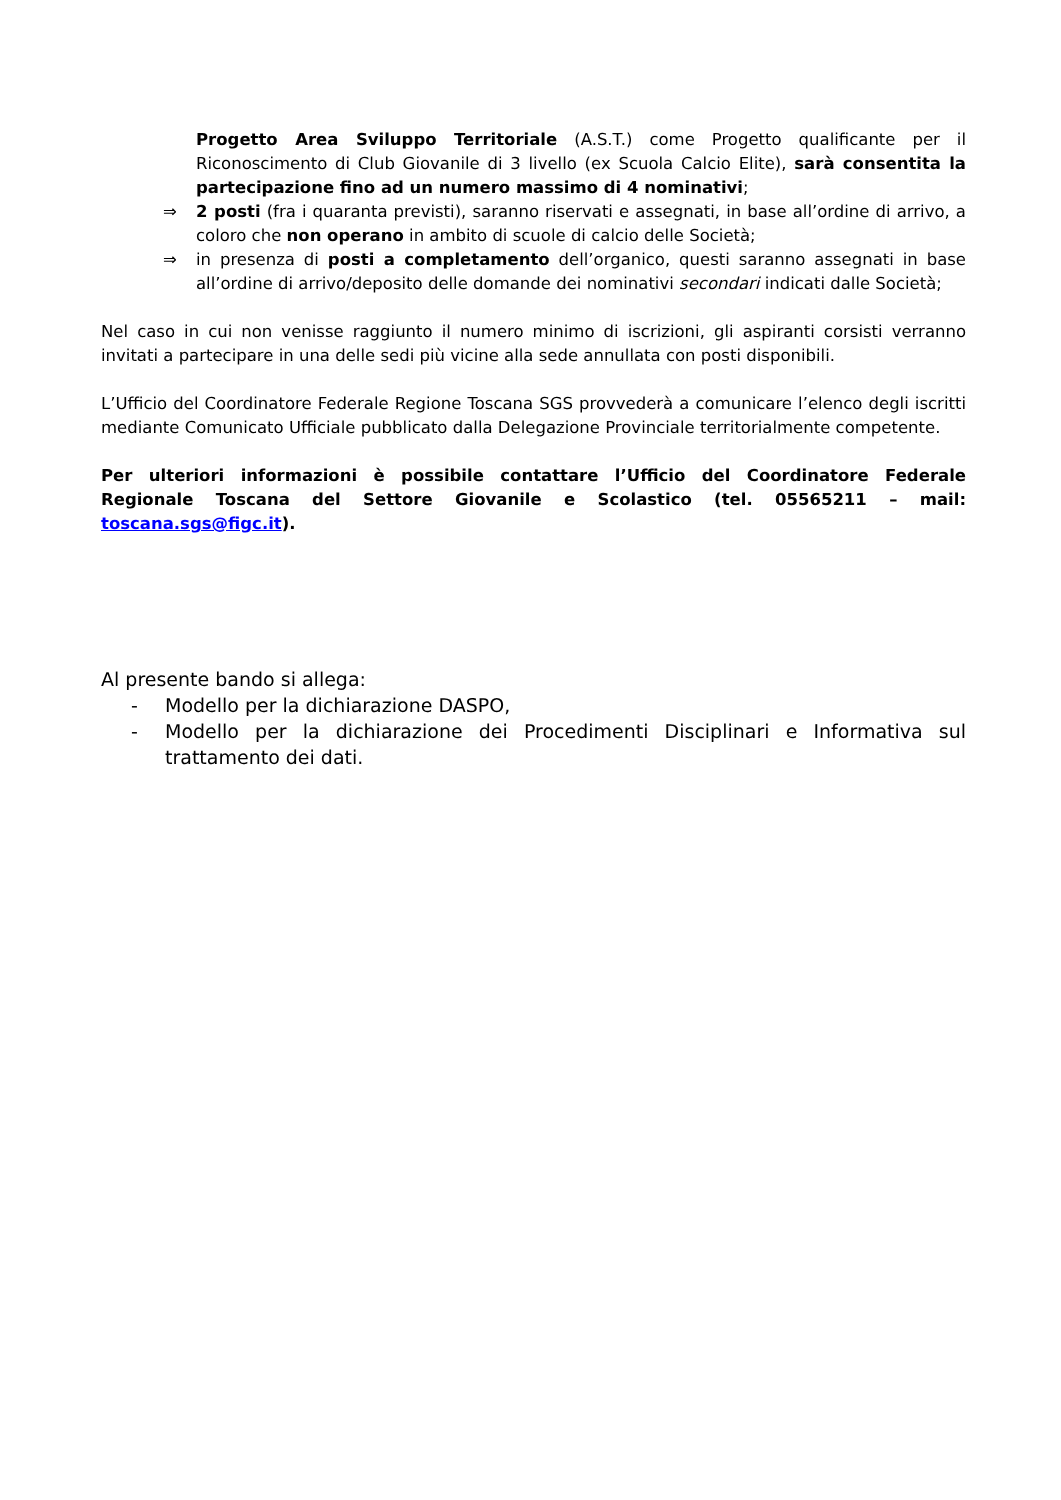Progetto Area Sviluppo Territoriale (A.S.T.) come Progetto qualificante per il Riconoscimento di Club Giovanile di 3 livello (ex Scuola Calcio Elite), sarà consentita la partecipazione fino ad un numero massimo di 4 nominativi;
⇒ 2 posti (fra i quaranta previsti), saranno riservati e assegnati, in base all’ordine di arrivo, a coloro che non operano in ambito di scuole di calcio delle Società;
⇒ in presenza di posti a completamento dell’organico, questi saranno assegnati in base all’ordine di arrivo/deposito delle domande dei nominativi secondari indicati dalle Società;
Nel caso in cui non venisse raggiunto il numero minimo di iscrizioni, gli aspiranti corsisti verranno invitati a partecipare in una delle sedi più vicine alla sede annullata con posti disponibili.
L’Ufficio del Coordinatore Federale Regione Toscana SGS provvederà a comunicare l’elenco degli iscritti mediante Comunicato Ufficiale pubblicato dalla Delegazione Provinciale territorialmente competente.
Per ulteriori informazioni è possibile contattare l’Ufficio del Coordinatore Federale Regionale Toscana del Settore Giovanile e Scolastico (tel. 05565211 – mail: toscana.sgs@figc.it).
Al presente bando si allega:
- Modello per la dichiarazione DASPO,
- Modello per la dichiarazione dei Procedimenti Disciplinari e Informativa sul trattamento dei dati.